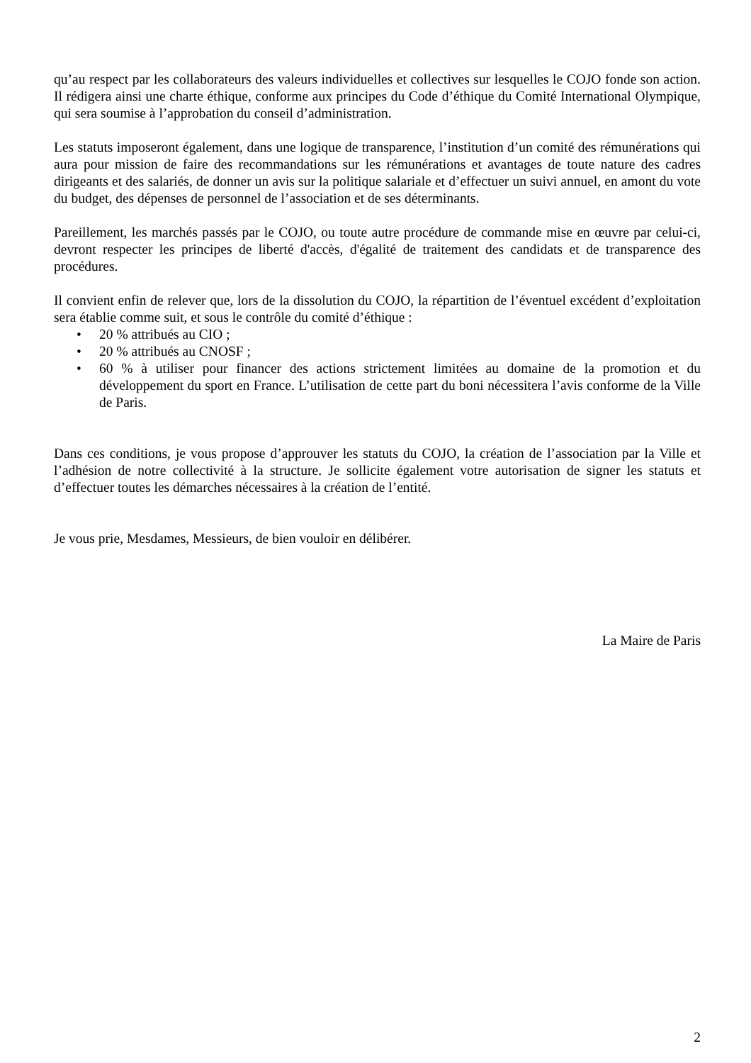qu’au respect par les collaborateurs des valeurs individuelles et collectives sur lesquelles le COJO fonde son action. Il rédigera ainsi une charte éthique, conforme aux principes du Code d’éthique du Comité International Olympique, qui sera soumise à l’approbation du conseil d’administration.
Les statuts imposeront également, dans une logique de transparence, l’institution d’un comité des rémunérations qui aura pour mission de faire des recommandations sur les rémunérations et avantages de toute nature des cadres dirigeants et des salariés, de donner un avis sur la politique salariale et d’effectuer un suivi annuel, en amont du vote du budget, des dépenses de personnel de l’association et de ses déterminants.
Pareillement, les marchés passés par le COJO, ou toute autre procédure de commande mise en œuvre par celui-ci, devront respecter les principes de liberté d'accès, d'égalité de traitement des candidats et de transparence des procédures.
Il convient enfin de relever que, lors de la dissolution du COJO, la répartition de l’éventuel excédent d’exploitation sera établie comme suit, et sous le contrôle du comité d’éthique :
• 20 % attribués au CIO ;
• 20 % attribués au CNOSF ;
• 60 % à utiliser pour financer des actions strictement limitées au domaine de la promotion et du développement du sport en France. L’utilisation de cette part du boni nécessitera l’avis conforme de la Ville de Paris.
Dans ces conditions, je vous propose d’approuver les statuts du COJO, la création de l’association par la Ville et l’adhésion de notre collectivité à la structure. Je sollicite également votre autorisation de signer les statuts et d’effectuer toutes les démarches nécessaires à la création de l’entité.
Je vous prie, Mesdames, Messieurs, de bien vouloir en délibérer.
La Maire de Paris
2